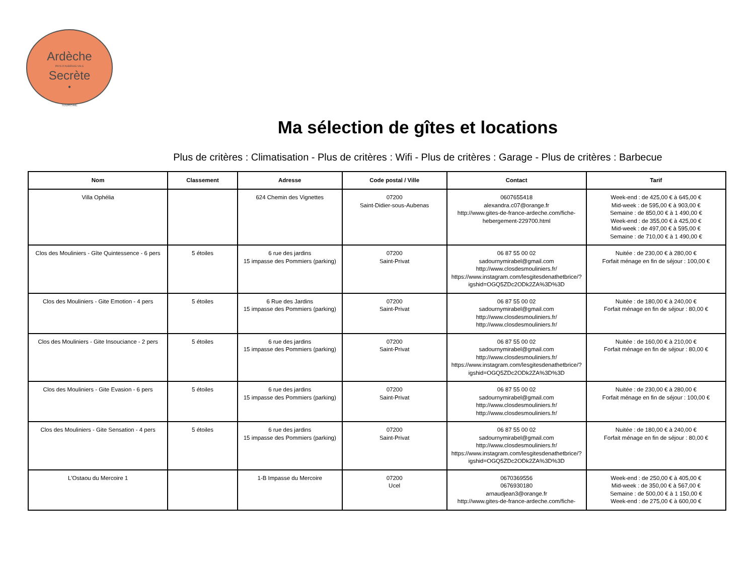Ardèche
PAYS D'AUBENAS VALS
Secrète
•
TOURISME
Ma sélection de gîtes et locations
Plus de critères : Climatisation - Plus de critères : Wifi - Plus de critères : Garage - Plus de critères : Barbecue
| Nom | Classement | Adresse | Code postal / Ville | Contact | Tarif |
| --- | --- | --- | --- | --- | --- |
| Villa Ophélia | | 624 Chemin des Vignettes | 07200 Saint-Didier-sous-Aubenas | 0607655418 alexandra.c07@orange.fr http://www.gites-de-france-ardeche.com/fiche-hebergement-229700.html | Week-end : de 425,00 € à 645,00 € Mid-week : de 595,00 € à 903,00 € Semaine : de 850,00 € à 1 490,00 € Week-end : de 355,00 € à 425,00 € Mid-week : de 497,00 € à 595,00 € Semaine : de 710,00 € à 1 490,00 € |
| Clos des Mouliniers - Gîte Quintessence - 6 pers | 5 étoiles | 6 rue des jardins 15 impasse des Pommiers (parking) | 07200 Saint-Privat | 06 87 55 00 02 sadournymirabel@gmail.com http://www.closdesmouliniers.fr/ https://www.instagram.com/lesgitesdenathetbrice/?igshid=OGQ5ZDc2ODk2ZA%3D%3D | Nuitée : de 230,00 € à 280,00 € Forfait ménage en fin de séjour : 100,00 € |
| Clos des Mouliniers - Gite Emotion - 4 pers | 5 étoiles | 6 Rue des Jardins 15 impasse des Pommiers (parking) | 07200 Saint-Privat | 06 87 55 00 02 sadournymirabel@gmail.com http://www.closdesmouliniers.fr/ http://www.closdesmouliniers.fr/ | Nuitée : de 180,00 € à 240,00 € Forfait ménage en fin de séjour : 80,00 € |
| Clos des Mouliniers - Gite Insouciance - 2 pers | 5 étoiles | 6 rue des jardins 15 impasse des Pommiers (parking) | 07200 Saint-Privat | 06 87 55 00 02 sadournymirabel@gmail.com http://www.closdesmouliniers.fr/ https://www.instagram.com/lesgitesdenathetbrice/?igshid=OGQ5ZDc2ODk2ZA%3D%3D | Nuitée : de 160,00 € à 210,00 € Forfait ménage en fin de séjour : 80,00 € |
| Clos des Mouliniers - Gite Evasion - 6 pers | 5 étoiles | 6 rue des jardins 15 impasse des Pommiers (parking) | 07200 Saint-Privat | 06 87 55 00 02 sadournymirabel@gmail.com http://www.closdesmouliniers.fr/ http://www.closdesmouliniers.fr/ | Nuitée : de 230,00 € à 280,00 € Forfait ménage en fin de séjour : 100,00 € |
| Clos des Mouliniers - Gite Sensation - 4 pers | 5 étoiles | 6 rue des jardins 15 impasse des Pommiers (parking) | 07200 Saint-Privat | 06 87 55 00 02 sadournymirabel@gmail.com http://www.closdesmouliniers.fr/ https://www.instagram.com/lesgitesdenathetbrice/?igshid=OGQ5ZDc2ODk2ZA%3D%3D | Nuitée : de 180,00 € à 240,00 € Forfait ménage en fin de séjour : 80,00 € |
| L'Ostaou du Mercoire 1 | | 1-B Impasse du Mercoire | 07200 Ucel | 0670369556 0676930180 arnaudjean3@orange.fr http://www.gites-de-france-ardeche.com/fiche- | Week-end : de 250,00 € à 405,00 € Mid-week : de 350,00 € à 567,00 € Semaine : de 500,00 € à 1 150,00 € Week-end : de 275,00 € à 600,00 € |